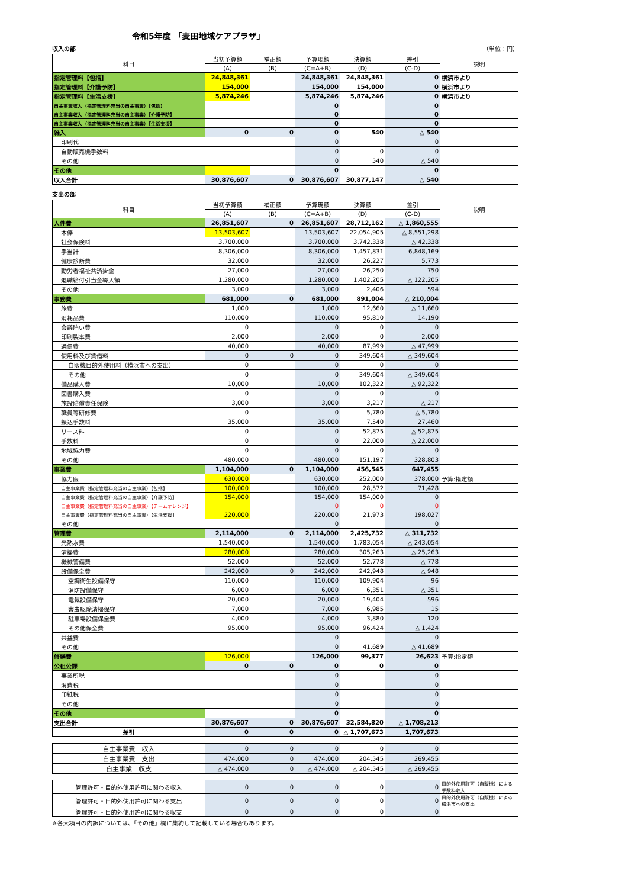令和5年度 「麦田地域ケアプラザ」
収入の部 （単位：円）
| 科目 | 当初予算額 | 補正額 | 予算現額 | 決算額 | 差引 | 説明 |
| --- | --- | --- | --- | --- | --- | --- |
| | (A) | (B) | (C=A+B) | (D) | (C-D) | |
| 指定管理料【包括】 | 24,848,361 | | 24,848,361 | 24,848,361 | 0 | 横浜市より |
| 指定管理料【介護予防】 | 154,000 | | 154,000 | 154,000 | 0 | 横浜市より |
| 指定管理料【生活支援】 | 5,874,246 | | 5,874,246 | 5,874,246 | 0 | 横浜市より |
| 自主事業収入（指定管理料充当の自主事業）【包括】 | | | 0 | | 0 | |
| 自主事業収入（指定管理料充当の自主事業）【介護予防】 | | | 0 | | 0 | |
| 自主事業収入（指定管理料充当の自主事業）【生活支援】 | | | 0 | | 0 | |
| 雑入 | 0 | 0 | 0 | 540 | △ 540 | |
| 印刷代 | | | 0 | | 0 | |
| 自動販売機手数料 | | | 0 | 0 | 0 | |
| その他 | | | 0 | 540 | △ 540 | |
| その他 | | | 0 | | 0 | |
| 収入合計 | 30,876,607 | 0 | 30,876,607 | 30,877,147 | △ 540 | |
支出の部
| 科目 | 当初予算額 | 補正額 | 予算現額 | 決算額 | 差引 | 説明 |
| --- | --- | --- | --- | --- | --- | --- |
| | (A) | (B) | (C=A+B) | (D) | (C-D) | |
| 人件費 | 26,851,607 | 0 | 26,851,607 | 28,712,162 | △ 1,860,555 | |
| 本俸 | 13,503,607 | | 13,503,607 | 22,054,905 | △ 8,551,298 | |
| 社会保険料 | 3,700,000 | | 3,700,000 | 3,742,338 | △ 42,338 | |
| 手当計 | 8,306,000 | | 8,306,000 | 1,457,831 | 6,848,169 | |
| 健康診断費 | 32,000 | | 32,000 | 26,227 | 5,773 | |
| 勤労者福祉共済掛金 | 27,000 | | 27,000 | 26,250 | 750 | |
| 退職給付引当金繰入額 | 1,280,000 | | 1,280,000 | 1,402,205 | △ 122,205 | |
| その他 | 3,000 | | 3,000 | 2,406 | 594 | |
| 事務費 | 681,000 | 0 | 681,000 | 891,004 | △ 210,004 | |
| 旅費 | 1,000 | | 1,000 | 12,660 | △ 11,660 | |
| 消耗品費 | 110,000 | | 110,000 | 95,810 | 14,190 | |
| 会議賄い費 | 0 | | 0 | 0 | 0 | |
| 印刷製本費 | 2,000 | | 2,000 | 0 | 2,000 | |
| 通信費 | 40,000 | | 40,000 | 87,999 | △ 47,999 | |
| 使用料及び賃借料 | 0 | 0 | 0 | 349,604 | △ 349,604 | |
| 自販機目的外使用料（横浜市への支出） | 0 | | 0 | 0 | 0 | |
| その他 | 0 | | 0 | 349,604 | △ 349,604 | |
| 備品購入費 | 10,000 | | 10,000 | 102,322 | △ 92,322 | |
| 図書購入費 | 0 | | 0 | 0 | 0 | |
| 施設賠償責任保険 | 3,000 | | 3,000 | 3,217 | △ 217 | |
| 職員等研修費 | 0 | | 0 | 5,780 | △ 5,780 | |
| 振込手数料 | 35,000 | | 35,000 | 7,540 | 27,460 | |
| リース料 | 0 | | 0 | 52,875 | △ 52,875 | |
| 手数料 | 0 | | 0 | 22,000 | △ 22,000 | |
| 地域協力費 | 0 | | 0 | 0 | 0 | |
| その他 | 480,000 | | 480,000 | 151,197 | 328,803 | |
| 事業費 | 1,104,000 | 0 | 1,104,000 | 456,545 | 647,455 | |
| 協力医 | 630,000 | | 630,000 | 252,000 | 378,000 | 予算:指定額 |
| 自主事業費（指定管理料充当の自主事業）【包括】 | 100,000 | | 100,000 | 28,572 | 71,428 | |
| 自主事業費（指定管理料充当の自主事業）【介護予防】 | 154,000 | | 154,000 | 154,000 | 0 | |
| 自主事業費（指定管理料充当の自主事業）【チームオレンジ】 | | | 0 | 0 | 0 | |
| 自主事業費（指定管理料充当の自主事業）【生活支援】 | 220,000 | | 220,000 | 21,973 | 198,027 | |
| その他 | | | 0 | | 0 | |
| 管理費 | 2,114,000 | 0 | 2,114,000 | 2,425,732 | △ 311,732 | |
| 光熱水費 | 1,540,000 | | 1,540,000 | 1,783,054 | △ 243,054 | |
| 清掃費 | 280,000 | | 280,000 | 305,263 | △ 25,263 | |
| 機械警備費 | 52,000 | | 52,000 | 52,778 | △ 778 | |
| 設備保全費 | 242,000 | 0 | 242,000 | 242,948 | △ 948 | |
| 空調衛生設備保守 | 110,000 | | 110,000 | 109,904 | 96 | |
| 消防設備保守 | 6,000 | | 6,000 | 6,351 | △ 351 | |
| 電気設備保守 | 20,000 | | 20,000 | 19,404 | 596 | |
| 害虫駆除清掃保守 | 7,000 | | 7,000 | 6,985 | 15 | |
| 駐車場設備保全費 | 4,000 | | 4,000 | 3,880 | 120 | |
| その他保全費 | 95,000 | | 95,000 | 96,424 | △ 1,424 | |
| 共益費 | | | 0 | | 0 | |
| その他 | | | 0 | 41,689 | △ 41,689 | |
| 修繕費 | 126,000 | | 126,000 | 99,377 | 26,623 | 予算:指定額 |
| 公租公課 | 0 | 0 | 0 | 0 | 0 | |
| 事業所税 | | | 0 | | 0 | |
| 消費税 | | | 0 | | 0 | |
| 印紙税 | | | 0 | | 0 | |
| その他 | | | 0 | | 0 | |
| その他 | | | 0 | | 0 | |
| 支出合計 | 30,876,607 | 0 | 30,876,607 | 32,584,820 | △ 1,708,213 | |
| 差引 | 0 | 0 | 0 | △ 1,707,673 | 1,707,673 | |
| 自主事業費 収入 | 0 | 0 | 0 | 0 | 0 | |
| 自主事業費 支出 | 474,000 | 0 | 474,000 | 204,545 | 269,455 | |
| 自主事業 収支 | △ 474,000 | 0 | △ 474,000 | △ 204,545 | △ 269,455 | |
| 管理許可・目的外使用許可に関わる収入 | 0 | 0 | 0 | 0 | 0 | 目的外使用許可（自販機）による手数料収入 |
| 管理許可・目的外使用許可に関わる支出 | 0 | 0 | 0 | 0 | 0 | 目的外使用許可（自販機）による横浜市への支出 |
| 管理許可・目的外使用許可に関わる収支 | 0 | 0 | 0 | 0 | 0 | |
※各大項目の内訳については、「その他」欄に集約して記載している場合もあります。